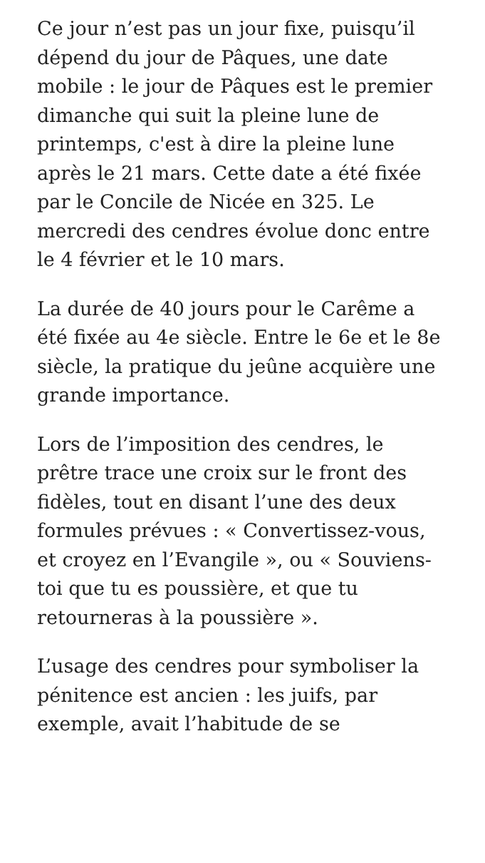Ce jour n’est pas un jour fixe, puisqu’il dépend du jour de Pâques, une date mobile : le jour de Pâques est le premier dimanche qui suit la pleine lune de printemps, c'est à dire la pleine lune après le 21 mars. Cette date a été fixée par le Concile de Nicée en 325. Le mercredi des cendres évolue donc entre le 4 février et le 10 mars.
La durée de 40 jours pour le Carême a été fixée au 4e siècle. Entre le 6e et le 8e siècle, la pratique du jeûne acquière une grande importance.
Lors de l’imposition des cendres, le prêtre trace une croix sur le front des fidèles, tout en disant l’une des deux formules prévues : « Convertissez-vous, et croyez en l’Evangile », ou « Souviens-toi que tu es poussière, et que tu retourneras à la poussière ».
L’usage des cendres pour symboliser la pénitence est ancien : les juifs, par exemple, avait l’habitude de se